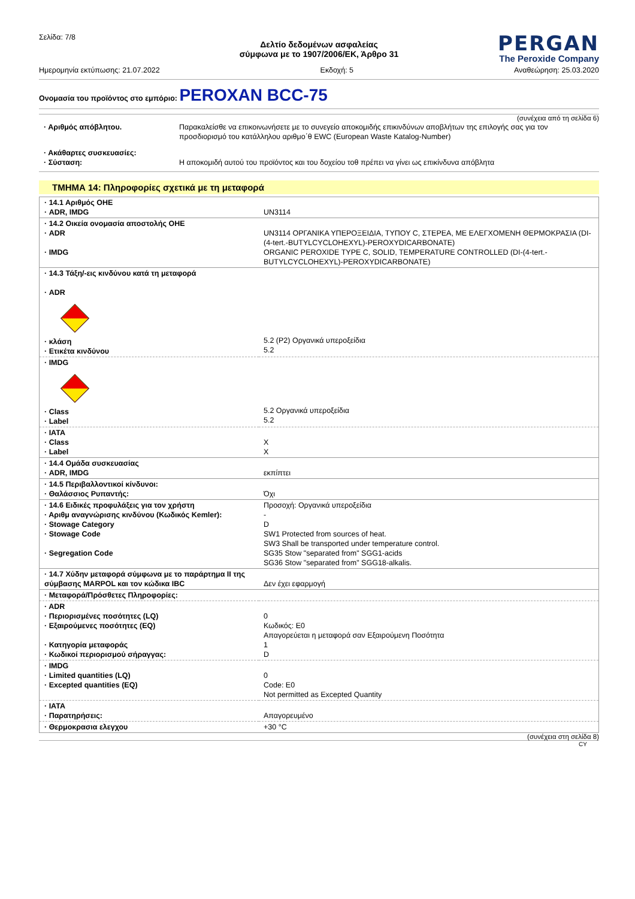Σελίδα: 7/8
PERGAN
The Peroxide Company
Δελτίο δεδομένων ασφαλείας
σύμφωνα με το 1907/2006/ΕΚ, Άρθρο 31
Ημερομηνία εκτύπωσης: 21.07.2022 Εκδοχή: 5 Αναθεώρηση: 25.03.2020
Ονομασία του προϊόντος στο εμπόριο: PEROXAN BCC-75
(συνέχεια από τη σελίδα 6)
| · Αριθμός απόβλητου. | Παρακαλείσθε να επικοινωνήσετε με το συνεγείο αποκομιδής επικινδύνων αποβλήτων της επιλογής σας για τον προσδιορισμό του κατάλληλου αριθμο΄θ EWC (European Waste Katalog-Number) |
| · Ακάθαρτες συσκευασίες: · Σύσταση: | Η αποκομιδή αυτού του προϊόντος και του δοχείου τοθ πρέπει να γίνει ως επικίνδυνα απόβλητα |
ΤΜΗΜΑ 14: Πληροφορίες σχετικά με τη μεταφορά
| · 14.1 Αριθμός ΟΗΕ · ADR, IMDG | UN3114 |
| · 14.2 Οικεία ονομασία αποστολής ΟΗΕ · ADR · IMDG | UN3114 ΟΡΓΑΝΙΚΑ ΥΠΕΡΟΞΕΙΔΙΑ, ΤΥΠΟΥ C, ΣΤΕΡΕΑ, ΜΕ ΕΛΕΓΧΟΜΕΝΗ ΘΕΡΜΟΚΡΑΣΙΑ (DI-(4-tert.-BUTYLCYCLOHEXYL)-PEROXYDICARBONATE) ORGANIC PEROXIDE TYPE C, SOLID, TEMPERATURE CONTROLLED (DI-(4-tert.-BUTYLCYCLOHEXYL)-PEROXYDICARBONATE) |
| · 14.3 Τάξη/-εις κινδύνου κατά τη μεταφορά · ADR · κλάση · Ετικέτα κινδύνου | 5.2 (P2) Οργανικά υπεροξείδια 5.2 |
| · IMDG · Class · Label | 5.2 Οργανικά υπεροξείδια 5.2 |
| · IATA · Class · Label | X X |
| · 14.4 Ομάδα συσκευασίας · ADR, IMDG | εκπίπτει |
| · 14.5 Περιβαλλοντικοί κίνδυνοι: · Θαλάσσιος Ρυπαντής: | Όχι |
| · 14.6 Ειδικές προφυλάξεις για τον χρήστη · Αριθμ αναγνώρισης κινδύνου (Κωδικός Kemler): · Stowage Category · Stowage Code · Segregation Code | Προσοχή: Οργανικά υπεροξείδια - D SW1 Protected from sources of heat. SW3 Shall be transported under temperature control. SG35 Stow "separated from" SGG1-acids SG36 Stow "separated from" SGG18-alkalis. |
| · 14.7 Χύδην μεταφορά σύμφωνα με το παράρτημα II της σύμβασης MARPOL και τον κώδικα IBC | Δεν έχει εφαρμογή |
| · Μεταφορά/Πρόσθετες Πληροφορίες: | |
| · ADR · Περιορισμένες ποσότητες (LQ) · Εξαιρούμενες ποσότητες (EQ) · Κατηγορία μεταφοράς · Κωδικοί περιορισμού σήραγγας: | 0 Κωδικός: E0 Απαγορεύεται η μεταφορά σαν Εξαιρούμενη Ποσότητα 1 D |
| · IMDG · Limited quantities (LQ) · Excepted quantities (EQ) | 0 Code: E0 Not permitted as Excepted Quantity |
| · IATA · Παρατηρήσεις: | Απαγορευμένο |
| · Θερμοκρασια ελεγχου | +30 °C |
(συνέχεια στη σελίδα 8)
CY